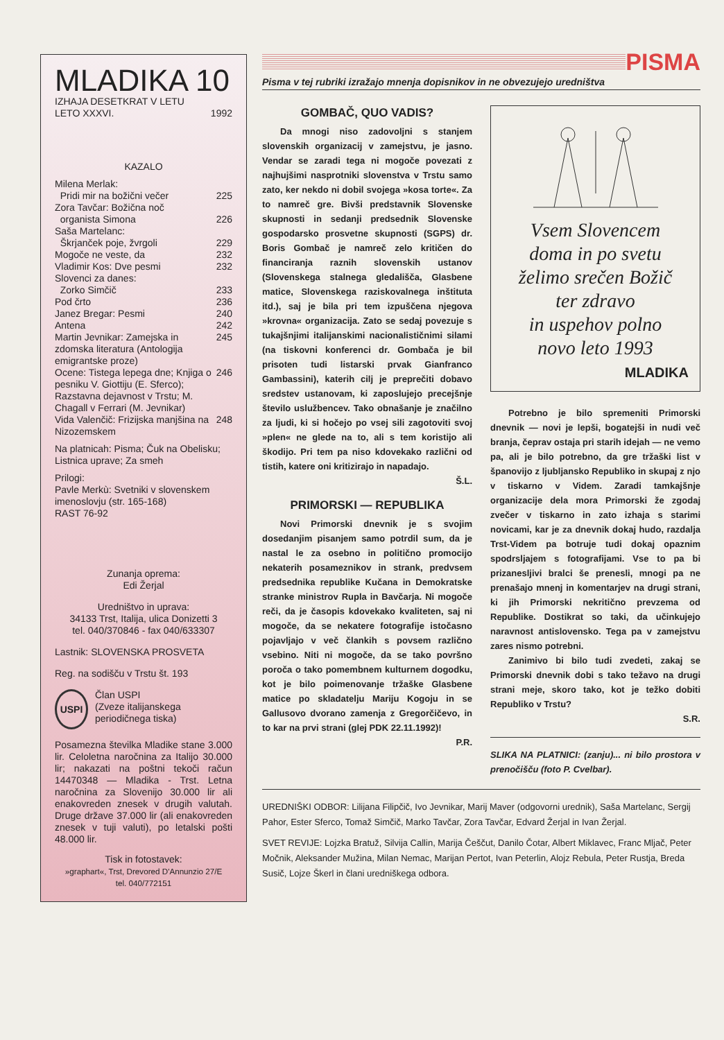MLADIKA 10
IZHAJA DESETKRAT V LETU
LETO XXXVI. 1992
KAZALO
Milena Merlak:
Pridi mir na božični večer 225
Zora Tavčar: Božična noč
organista Simona 226
Saša Martelanc:
Škrjanček poje, žvrgoli 229
Mogoče ne veste, da 232
Vladimir Kos: Dve pesmi 232
Slovenci za danes:
Zorko Simčič 233
Pod črto 236
Janez Bregar: Pesmi 240
Antena 242
Martin Jevnikar: Zamejska in zdomska literatura (Antologija emigrantske proze) 245
Ocene: Tistega lepega dne; Knjiga o pesniku V. Giottiju (E. Sferco); Razstavna dejavnost v Trstu; M. Chagall v Ferrari (M. Jevnikar) 246
Vida Valenčič: Frizijska manjšina na Nizozemskem 248
Na platnicah: Pisma; Čuk na Obelisku; Listnica uprave; Za smeh
Prilogi:
Pavle Merkù: Svetniki v slovenskem imenoslovju (str. 165-168)
RAST 76-92
Zunanja oprema:
Edi Žerjal
Uredništvo in uprava:
34133 Trst, Italija, ulica Donizetti 3
tel. 040/370846 - fax 040/633307
Lastnik: SLOVENSKA PROSVETA
Reg. na sodišču v Trstu št. 193
USPI
Član USPI
(Zveze italijanskega periodičnega tiska)
Posamezna številka Mladike stane 3.000 lir. Celoletna naročnina za Italijo 30.000 lir; nakazati na poštni tekoči račun 14470348 — Mladika - Trst. Letna naročnina za Slovenijo 30.000 lir ali enakovreden znesek v drugih valutah. Druge države 37.000 lir (ali enakovreden znesek v tuji valuti), po letalski pošti 48.000 lir.
Tisk in fotostavek:
»graphart«, Trst, Drevored D'Annunzio 27/E
tel. 040/772151
PISMA
Pisma v tej rubriki izražajo mnenja dopisnikov in ne obvezujejo uredništva
GOMBAČ, QUO VADIS?
Da mnogi niso zadovoljni s stanjem slovenskih organizacij v zamejstvu, je jasno. Vendar se zaradi tega ni mogoče povezati z najhujšimi nasprotniki slovenstva v Trstu samo zato, ker nekdo ni dobil svojega »kosa torte«. Za to namreč gre. Bivši predstavnik Slovenske skupnosti in sedanji predsednik Slovenske gospodarsko prosvetne skupnosti (SGPS) dr. Boris Gombač je namreč zelo kritičen do financiranja raznih slovenskih ustanov (Slovenskega stalnega gledališča, Glasbene matice, Slovenskega raziskovalnega inštituta itd.), saj je bila pri tem izpuščena njegova »krovna« organizacija. Zato se sedaj povezuje s tukajšnjimi italijanskimi nacionalističnimi silami (na tiskovni konferenci dr. Gombača je bil prisoten tudi listarski prvak Gianfranco Gambassini), katerih cilj je preprečiti dobavo sredstev ustanovam, ki zaposlujejo precejšnje število uslužbencev. Tako obnašanje je značilno za ljudi, ki si hočejo po vsej sili zagotoviti svoj »plen« ne glede na to, ali s tem koristijo ali škodijo. Pri tem pa niso kdovekako različni od tistih, katere oni kritizirajo in napadajo.
Š.L.
PRIMORSKI — REPUBLIKA
Novi Primorski dnevnik je s svojim dosedanjim pisanjem samo potrdil sum, da je nastal le za osebno in politično promocijo nekaterih posameznikov in strank, predvsem predsednika republike Kučana in Demokratske stranke ministrov Rupla in Bavčarja. Ni mogoče reči, da je časopis kdovekako kvaliteten, saj ni mogoče, da se nekatere fotografije istočasno pojavljajo v več člankih s povsem različno vsebino. Niti ni mogoče, da se tako površno poroča o tako pomembnem kulturnem dogodku, kot je bilo poimenovanje tržaške Glasbene matice po skladatelju Mariju Kogoju in se Gallusovo dvorano zamenja z Gregorčičevo, in to kar na prvi strani (glej PDK 22.11.1992)!
P.R.
Vsem Slovencem
doma in po svetu
želimo srečen Božič
ter zdravo
in uspehov polno
novo leto 1993
MLADIKA
Potrebno je bilo spremeniti Primorski dnevnik — novi je lepši, bogatejši in nudi več branja, čeprav ostaja pri starih idejah — ne vemo pa, ali je bilo potrebno, da gre tržaški list v španovijo z ljubljansko Republiko in skupaj z njo v tiskarno v Videm. Zaradi tamkajšnje organizacije dela mora Primorski že zgodaj zvečer v tiskarno in zato izhaja s starimi novicami, kar je za dnevnik dokaj hudo, razdalja Trst-Videm pa botruje tudi dokaj opaznim spodrsljajem s fotografijami. Vse to pa bi prizanesljivi bralci še prenesli, mnogi pa ne prenašajo mnenj in komentarjev na drugi strani, ki jih Primorski nekritično prevzema od Republike. Dostikrat so taki, da učinkujejo naravnost antislovensko. Tega pa v zamejstvu zares nismo potrebni.
Zanimivo bi bilo tudi zvedeti, zakaj se Primorski dnevnik dobi s tako težavo na drugi strani meje, skoro tako, kot je težko dobiti Republiko v Trstu?
S.R.
SLIKA NA PLATNICI: (zanju)... ni bilo prostora v prenočišču (foto P. Cvelbar).
UREDNIŠKI ODBOR: Lilijana Filipčič, Ivo Jevnikar, Marij Maver (odgovorni urednik), Saša Martelanc, Sergij Pahor, Ester Sferco, Tomaž Simčič, Marko Tavčar, Zora Tavčar, Edvard Žerjal in Ivan Žerjal.
SVET REVIJE: Lojzka Bratuž, Silvija Callin, Marija Češčut, Danilo Čotar, Albert Miklavec, Franc Mljač, Peter Močnik, Aleksander Mužina, Milan Nemac, Marijan Pertot, Ivan Peterlin, Alojz Rebula, Peter Rustja, Breda Susič, Lojze Škerl in člani uredniškega odbora.